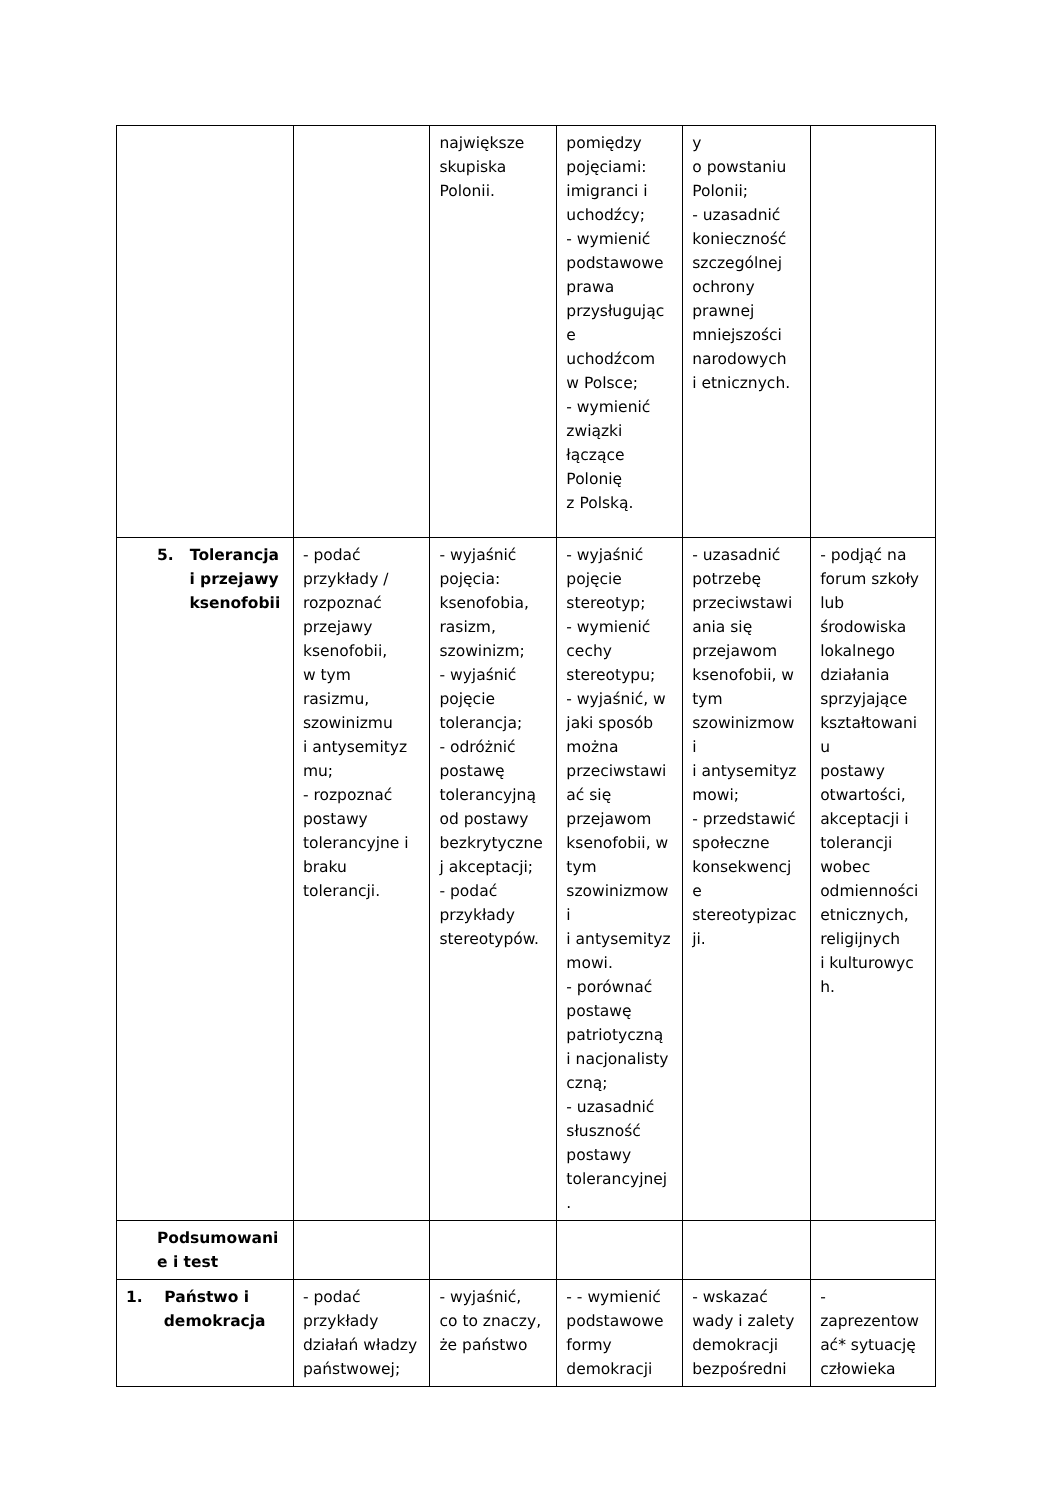| | | największe skupiska Polonii. | pomiędzy pojęciami: imigranci i uchodźcy; - wymienić podstawowe prawa przysługując e uchodźcom w Polsce; - wymienić związki łączące Polonię z Polską. | y o powstaniu Polonii; - uzasadnić konieczność szczególnej ochrony prawnej mniejszości narodowych i etnicznych. | |
| 5. Tolerancja i przejawy ksenofobii | - podać przykłady / rozpoznać przejawy ksenofobii, w tym rasizmu, szowinizmu i antysemityz mu; - rozpoznać postawy tolerancyjne i braku tolerancji. | - wyjaśnić pojęcia: ksenofobia, rasizm, szowinizm; - wyjaśnić pojęcie tolerancja; - odróżnić postawę tolerancyjną od postawy bezkrytyczne j akceptacji; - podać przykłady stereotypów. | - wyjaśnić pojęcie stereotyp; - wymienić cechy stereotypu; - wyjaśnić, w jaki sposób można przeciwstawi ać się przejawom ksenofobii, w tym szowinizmow i i antysemityz mowi. - porównać postawę patriotyczną i nacjonalisty czną; - uzasadnić słuszność postawy tolerancyjnej . | - uzasadnić potrzebę przeciwstawi ania się przejawom ksenofobii, w tym szowinizmow i i antysemityz mowi; - przedstawić społeczne konsekwencj e stereotypizac ji. | - podjąć na forum szkoły lub środowiska lokalnego działania sprzyjające kształtowani u postawy otwartości, akceptacji i tolerancji wobec odmienności etnicznych, religijnych i kulturowyc h. |
| Podsumowani e i test | | | | | |
| 1. Państwo i demokracja | - podać przykłady działań władzy państwowej; | - wyjaśnić, co to znaczy, że państwo | - - wymienić podstawowe formy demokracji | - wskazać wady i zalety demokracji bezpośredni | - zaprezentow ać* sytuację człowieka |